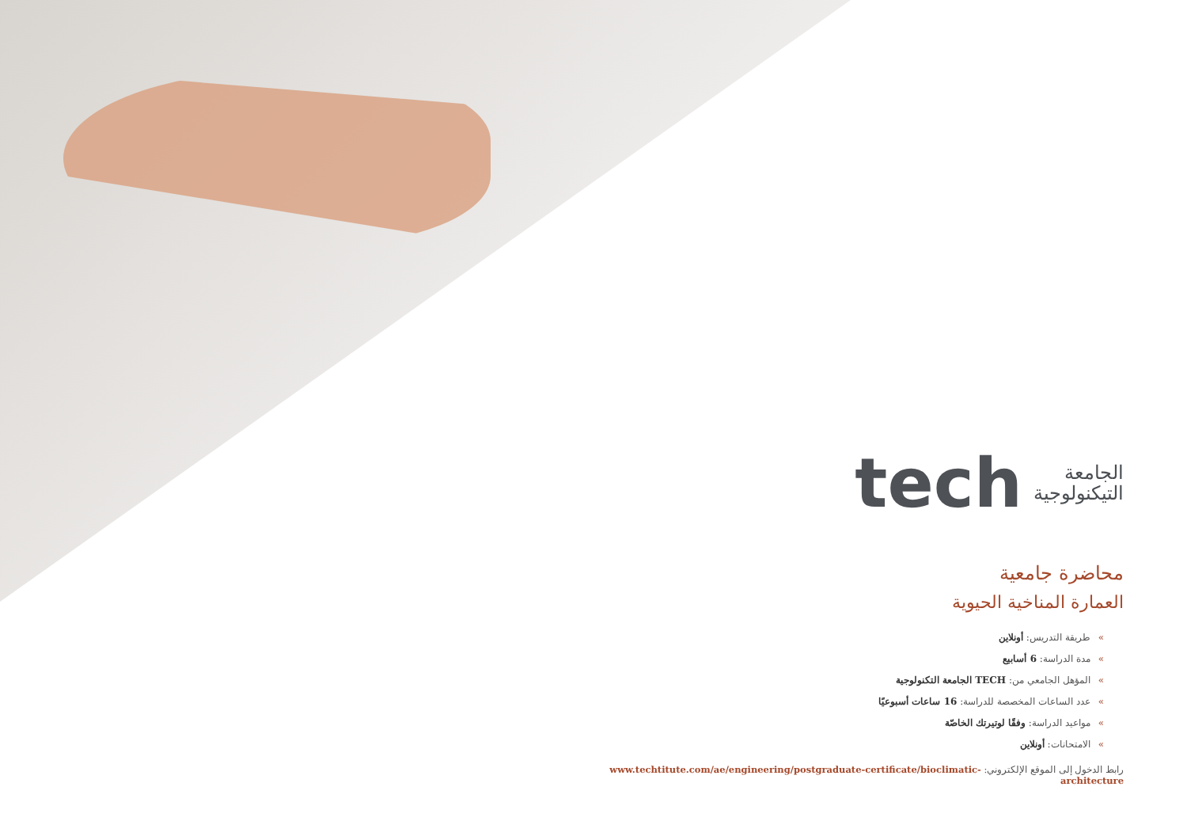الجامعة
التيكنولوجية
tech
محاضرة جامعية
العمارة المناخية الحيوية
»طريقة التدريس: أونلاين
»مدة الدراسة: 6 أسابيع
»المؤهل الجامعي من: TECH الجامعة التكنولوجية
»عدد الساعات المخصصة للدراسة: 16 ساعات أسبوعيًا
»مواعيد الدراسة: وفقًا لوتيرتك الخاصّة
»الامتحانات: أونلاين
رابط الدخول إلى الموقع الإلكتروني: www.techtitute.com/ae/engineering/postgraduate-certificate/bioclimatic-architecture